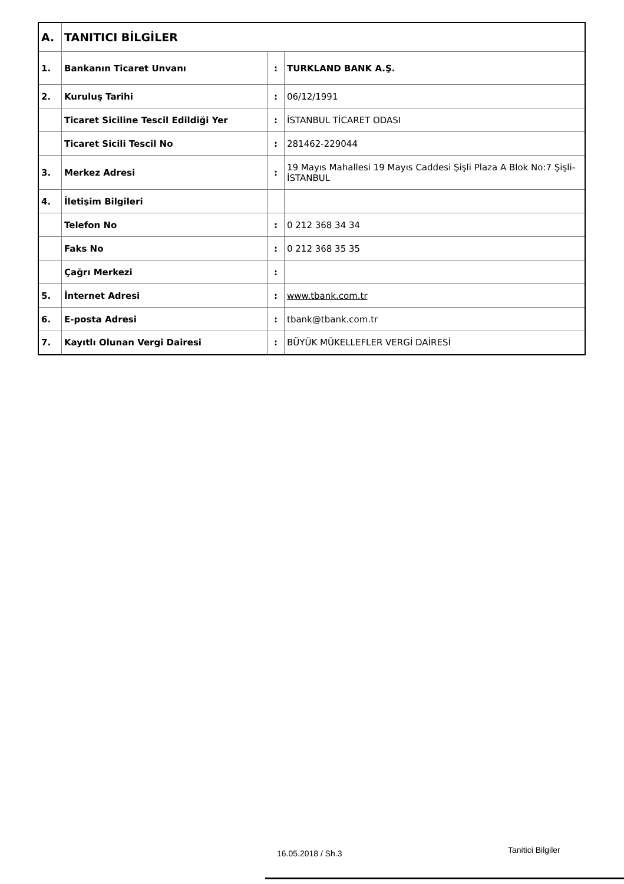| A. | TANITICI BİLGİLER | | |
| 1. | Bankanın Ticaret Unvanı | : | TURKLAND BANK A.Ş. |
| 2. | Kuruluş Tarihi | : | 06/12/1991 |
| | Ticaret Siciline Tescil Edildiği Yer | : | İSTANBUL TİCARET ODASI |
| | Ticaret Sicili Tescil No | : | 281462-229044 |
| 3. | Merkez Adresi | : | 19 Mayıs Mahallesi 19 Mayıs Caddesi Şişli Plaza A Blok No:7 Şişli-İSTANBUL |
| 4. | İletişim Bilgileri | | |
| | Telefon No | : | 0 212 368 34 34 |
| | Faks No | : | 0 212 368 35 35 |
| | Çağrı Merkezi | : | |
| 5. | İnternet Adresi | : | www.tbank.com.tr |
| 6. | E-posta Adresi | : | tbank@tbank.com.tr |
| 7. | Kayıtlı Olunan Vergi Dairesi | : | BÜYÜK MÜKELLEFLER VERGİ DAİRESİ |
16.05.2018 / Sh.3 Tanitici Bilgiler